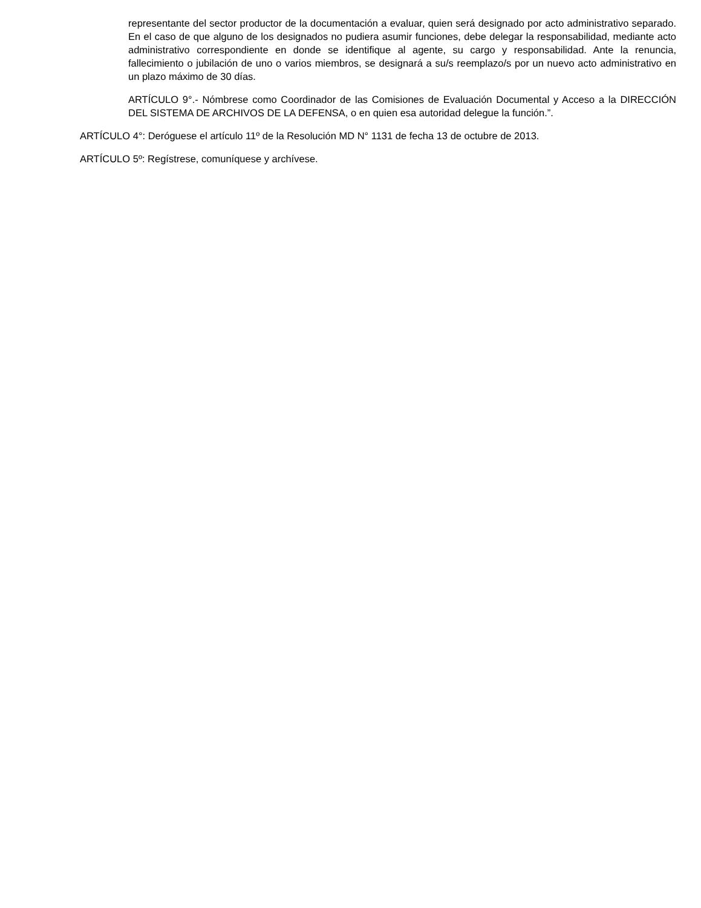representante del sector productor de la documentación a evaluar, quien será designado por acto administrativo separado. En el caso de que alguno de los designados no pudiera asumir funciones, debe delegar la responsabilidad, mediante acto administrativo correspondiente en donde se identifique al agente, su cargo y responsabilidad. Ante la renuncia, fallecimiento o jubilación de uno o varios miembros, se designará a su/s reemplazo/s por un nuevo acto administrativo en un plazo máximo de 30 días.
ARTÍCULO 9°.- Nómbrese como Coordinador de las Comisiones de Evaluación Documental y Acceso a la DIRECCIÓN DEL SISTEMA DE ARCHIVOS DE LA DEFENSA, o en quien esa autoridad delegue la función.”.
ARTÍCULO 4°: Deróguese el artículo 11º de la Resolución MD N° 1131 de fecha 13 de octubre de 2013.
ARTÍCULO 5º: Regístrese, comuníquese y archívese.